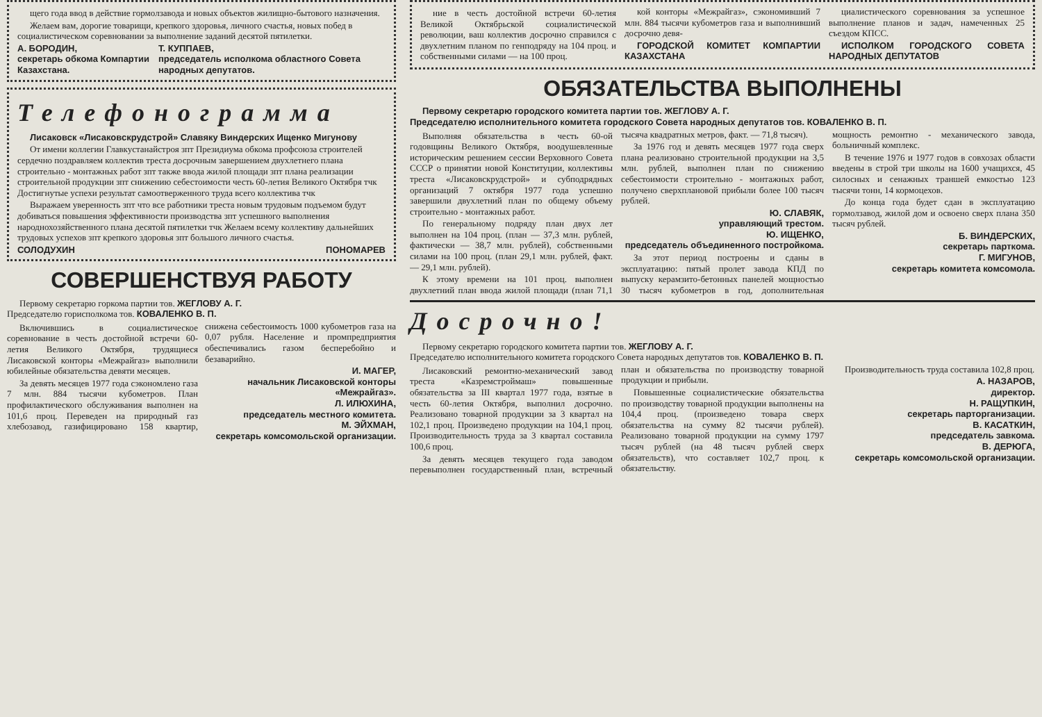щего года ввод в действие гормолзавода и новых объектов жилищно-бытового назначения.
Желаем вам, дорогие товарищи, крепкого здоровья, личного счастья, новых побед в социалистическом соревновании за выполнение заданий десятой пятилетки.
А. БОРОДИН,
секретарь обкома Компартии Казахстана.
Т. КУППАЕВ,
председатель исполкома областного Совета народных депутатов.
Телефонограмма
Лисаковск «Лисаковскрудстрой» Славяку Виндерских Ищенко Мигунову
От имени коллегии Главкустанайстроя зпт Президиума обкома профсоюза строителей сердечно поздравляем коллектив треста досрочным завершением двухлетнего плана строительно - монтажных работ зпт также ввода жилой площади зпт плана реализации строительной продукции зпт снижению себестоимости честь 60-летия Великого Октября тчк Достигнутые успехи результат самоотверженного труда всего коллектива тчк
Выражаем уверенность зпт что все работники треста новым трудовым подъемом будут добиваться повышения эффективности производства зпт успешного выполнения народнохозяйственного плана десятой пятилетки тчк Желаем всему коллективу дальнейших трудовых успехов зпт крепкого здоровья зпт большого личного счастья.
СОЛОДУХИН ПОНОМАРЕВ
СОВЕРШЕНСТВУЯ РАБОТУ
Первому секретарю горкома партии тов. ЖЕГЛОВУ А. Г.
Председателю горисполкома тов. КОВАЛЕНКО В. П.
Включившись в социалистическое соревнование в честь достойной встречи 60-летия Великого Октября, трудящиеся Лисаковской конторы «Межрайгаз» выполнили юбилейные обязательства девяти месяцев.
За девять месяцев 1977 года сэкономлено газа 7 млн. 884 тысячи кубометров. План профилактического обслуживания выполнен на 101,6 проц. Переведен на природный газ хлебозавод, газифицировано 158 квартир, снижена себестоимость 1000 кубометров газа на 0,07 рубля. Население и промпредприятия обеспечивались газом бесперебойно и безаварийно.
И. МАГЕР,
начальник Лисаковской конторы «Межрайгаз».
Л. ИЛЮХИНА,
председатель местного комитета.
М. ЭЙХМАН,
секретарь комсомольской организации.
ние в честь достойной встречи 60-летия Великой Октябрьской социалистической революции, ваш коллектив досрочно справился с двухлетним планом по генподряду на 104 проц. и собственными силами — на 100 проц.
кой конторы «Межрайгаз», сэкономивший 7 млн. 884 тысячи кубометров газа и выполнивший досрочно девя-
ГОРОДСКОЙ КОМИТЕТ КОМПАРТИИ КАЗАХСТАНА
циалистического соревнования за успешное выполнение планов и задач, намеченных 25 съездом КПСС.
ИСПОЛКОМ ГОРОДСКОГО СОВЕТА НАРОДНЫХ ДЕПУТАТОВ
ОБЯЗАТЕЛЬСТВА ВЫПОЛНЕНЫ
Первому секретарю городского комитета партии тов. ЖЕГЛОВУ А. Г.
Председателю исполнительного комитета городского Совета народных депутатов тов. КОВАЛЕНКО В. П.
Выполняя обязательства в честь 60-ой годовщины Великого Октября, воодушевленные историческим решением сессии Верховного Совета СССР о принятии новой Конституции, коллективы треста «Лисаковскрудстрой» и субподрядных организаций 7 октября 1977 года успешно завершили двухлетний план по общему объему строительно - монтажных работ.
По генеральному подряду план двух лет выполнен на 104 проц. (план — 37,3 млн. рублей, фактически — 38,7 млн. рублей), собственными силами на 100 проц. (план 29,1 млн. рублей, факт. — 29,1 млн. рублей).
К этому времени на 101 проц. выполнен двухлетний план ввода жилой площади (план 71,1 тысяча квадратных метров, факт. — 71,8 тысяч).
За 1976 год и девять месяцев 1977 года сверх плана реализовано строительной продукции на 3,5 млн. рублей, выполнен план по снижению себестоимости строительно - монтажных работ, получено сверхплановой прибыли более 100 тысяч рублей.
Ю. СЛАВЯК,
управляющий трестом.
Ю. ИЩЕНКО,
председатель объединенного постройкома.
За этот период построены и сданы в эксплуатацию: пятый пролет завода КПД по выпуску керамзито-бетонных панелей мощностью 30 тысяч кубометров в год, дополнительная мощность ремонтно - механического завода, больничный комплекс.
В течение 1976 и 1977 годов в совхозах области введены в строй три школы на 1600 учащихся, 45 силосных и сенажных траншей емкостью 123 тысячи тонн, 14 кормоцехов.
До конца года будет сдан в эксплуатацию гормолзавод, жилой дом и освоено сверх плана 350 тысяч рублей.
Б. ВИНДЕРСКИХ,
секретарь парткома.
Г. МИГУНОВ,
секретарь комитета комсомола.
Досрочно!
Первому секретарю городского комитета партии тов. ЖЕГЛОВУ А. Г.
Председателю исполнительного комитета городского Совета народных депутатов тов. КОВАЛЕНКО В. П.
Лисаковский ремонтно-механический завод треста «Казремстроймаш» повышенные обязательства за III квартал 1977 года, взятые в честь 60-летия Октября, выполнил досрочно. Реализовано товарной продукции за 3 квартал на 102,1 проц. Произведено продукции на 104,1 проц. Производительность труда за 3 квартал составила 100,6 проц.
За девять месяцев текущего года заводом перевыполнен государственный план, встречный план и обязательства по производству товарной продукции и прибыли.
Повышенные социалистические обязательства по производству товарной продукции выполнены на 104,4 проц. (произведено товара сверх обязательства на сумму 82 тысячи рублей). Реализовано товарной продукции на сумму 1797 тысяч рублей (на 48 тысяч рублей сверх обязательств), что составляет 102,7 проц. к обязательству.
Производительность труда составила 102,8 проц.
А. НАЗАРОВ,
директор.
Н. РАЩУПКИН,
секретарь парторганизации.
В. КАСАТКИН,
председатель завкома.
В. ДЕРЮГА,
секретарь комсомольской организации.